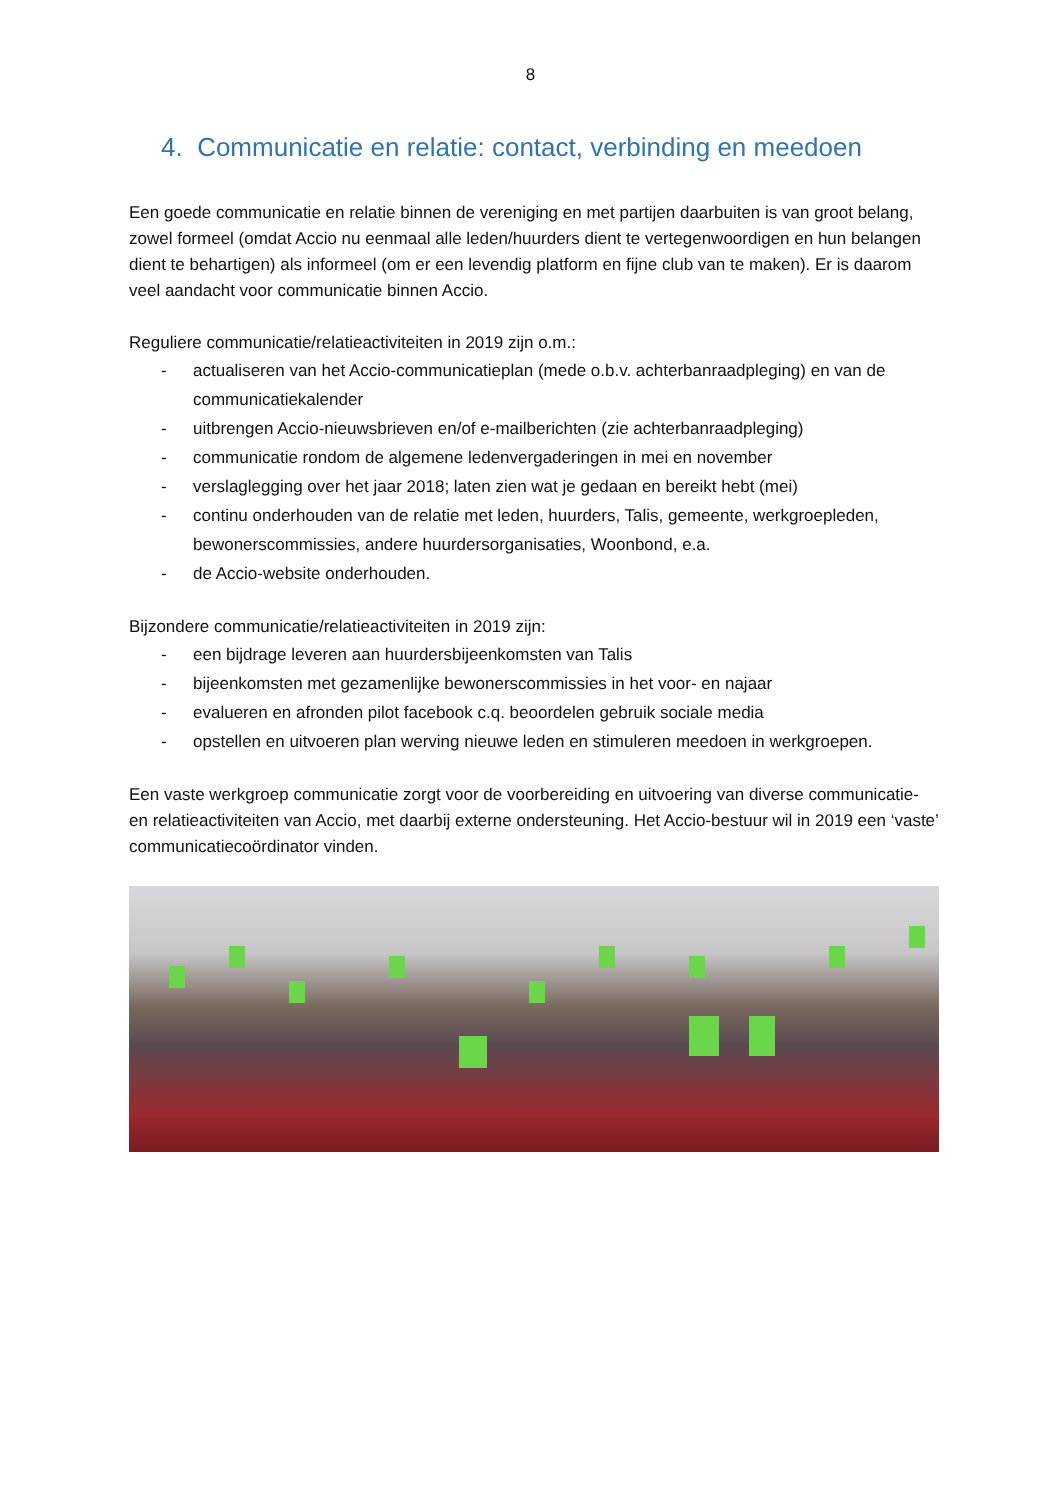8
4. Communicatie en relatie: contact, verbinding en meedoen
Een goede communicatie en relatie binnen de vereniging en met partijen daarbuiten is van groot belang, zowel formeel (omdat Accio nu eenmaal alle leden/huurders dient te vertegenwoordigen en hun belangen dient te behartigen) als informeel (om er een levendig platform en fijne club van te maken). Er is daarom veel aandacht voor communicatie binnen Accio.
Reguliere communicatie/relatieactiviteiten in 2019 zijn o.m.:
- actualiseren van het Accio-communicatieplan (mede o.b.v. achterbanraadpleging) en van de communicatiekalender
- uitbrengen Accio-nieuwsbrieven en/of e-mailberichten (zie achterbanraadpleging)
- communicatie rondom de algemene ledenvergaderingen in mei en november
- verslaglegging over het jaar 2018; laten zien wat je gedaan en bereikt hebt (mei)
- continu onderhouden van de relatie met leden, huurders, Talis, gemeente, werkgroepleden, bewonerscommissies, andere huurdersorganisaties, Woonbond, e.a.
- de Accio-website onderhouden.
Bijzondere communicatie/relatieactiviteiten in 2019 zijn:
- een bijdrage leveren aan huurdersbijeenkomsten van Talis
- bijeenkomsten met gezamenlijke bewonerscommissies in het voor- en najaar
- evalueren en afronden pilot facebook c.q. beoordelen gebruik sociale media
- opstellen en uitvoeren plan werving nieuwe leden en stimuleren meedoen in werkgroepen.
Een vaste werkgroep communicatie zorgt voor de voorbereiding en uitvoering van diverse communicatie- en relatieactiviteiten van Accio, met daarbij externe ondersteuning. Het Accio-bestuur wil in 2019 een ‘vaste’ communicatiecoördinator vinden.